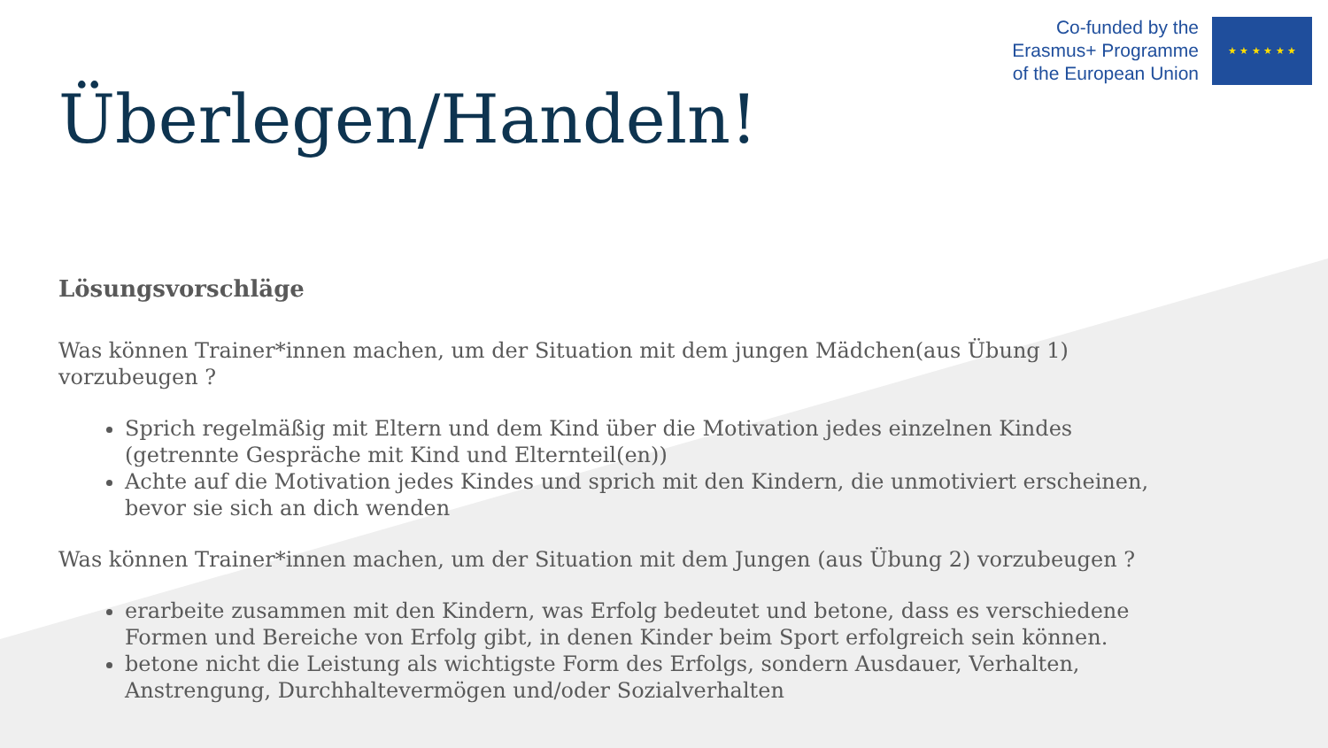Co-funded by the
Erasmus+ Programme
of the European Union
★ ★ ★ ★ ★ ★
Überlegen/Handeln!
Lösungsvorschläge
Was können Trainer*innen machen, um der Situation mit dem jungen Mädchen(aus Übung 1) vorzubeugen ?
Sprich regelmäßig mit Eltern und dem Kind über die Motivation jedes einzelnen Kindes (getrennte Gespräche mit Kind und Elternteil(en))
Achte auf die Motivation jedes Kindes und sprich mit den Kindern, die unmotiviert erscheinen, bevor sie sich an dich wenden
Was können Trainer*innen machen, um der Situation mit dem Jungen (aus Übung 2) vorzubeugen ?
erarbeite zusammen mit den Kindern, was Erfolg bedeutet und betone, dass es verschiedene Formen und Bereiche von Erfolg gibt, in denen Kinder beim Sport erfolgreich sein können.
betone nicht die Leistung als wichtigste Form des Erfolgs, sondern Ausdauer, Verhalten, Anstrengung, Durchhaltevermögen und/oder Sozialverhalten